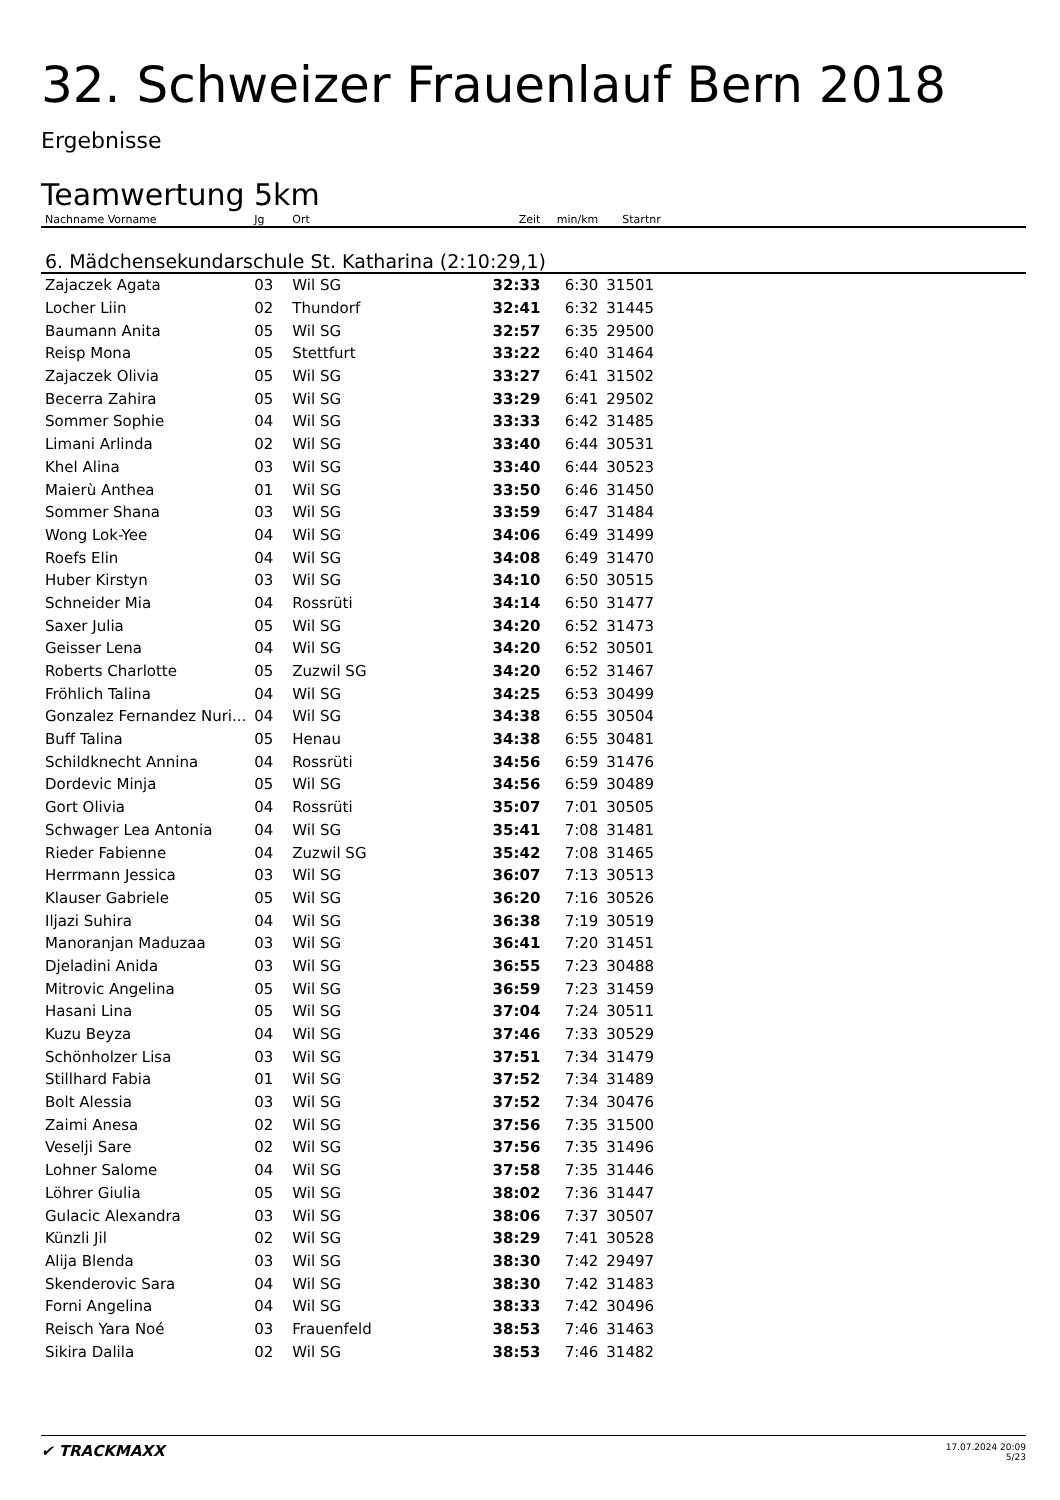32. Schweizer Frauenlauf Bern 2018
Ergebnisse
Teamwertung 5km
| Nachname Vorname | Jg | Ort | Zeit | min/km | Startnr | |
| --- | --- | --- | --- | --- | --- | --- |
| 6. Mädchensekundarschule St. Katharina (2:10:29,1) | | | | | | |
| Zajaczek Agata | 03 | Wil SG | 32:33 | 6:30 | 31501 | |
| Locher Liin | 02 | Thundorf | 32:41 | 6:32 | 31445 | |
| Baumann Anita | 05 | Wil SG | 32:57 | 6:35 | 29500 | |
| Reisp Mona | 05 | Stettfurt | 33:22 | 6:40 | 31464 | |
| Zajaczek Olivia | 05 | Wil SG | 33:27 | 6:41 | 31502 | |
| Becerra Zahira | 05 | Wil SG | 33:29 | 6:41 | 29502 | |
| Sommer Sophie | 04 | Wil SG | 33:33 | 6:42 | 31485 | |
| Limani Arlinda | 02 | Wil SG | 33:40 | 6:44 | 30531 | |
| Khel Alina | 03 | Wil SG | 33:40 | 6:44 | 30523 | |
| Maierù Anthea | 01 | Wil SG | 33:50 | 6:46 | 31450 | |
| Sommer Shana | 03 | Wil SG | 33:59 | 6:47 | 31484 | |
| Wong Lok-Yee | 04 | Wil SG | 34:06 | 6:49 | 31499 | |
| Roefs Elin | 04 | Wil SG | 34:08 | 6:49 | 31470 | |
| Huber Kirstyn | 03 | Wil SG | 34:10 | 6:50 | 30515 | |
| Schneider Mia | 04 | Rossrüti | 34:14 | 6:50 | 31477 | |
| Saxer Julia | 05 | Wil SG | 34:20 | 6:52 | 31473 | |
| Geisser Lena | 04 | Wil SG | 34:20 | 6:52 | 30501 | |
| Roberts Charlotte | 05 | Zuzwil SG | 34:20 | 6:52 | 31467 | |
| Fröhlich Talina | 04 | Wil SG | 34:25 | 6:53 | 30499 | |
| Gonzalez Fernandez Nuri... | 04 | Wil SG | 34:38 | 6:55 | 30504 | |
| Buff Talina | 05 | Henau | 34:38 | 6:55 | 30481 | |
| Schildknecht Annina | 04 | Rossrüti | 34:56 | 6:59 | 31476 | |
| Dordevic Minja | 05 | Wil SG | 34:56 | 6:59 | 30489 | |
| Gort Olivia | 04 | Rossrüti | 35:07 | 7:01 | 30505 | |
| Schwager Lea Antonia | 04 | Wil SG | 35:41 | 7:08 | 31481 | |
| Rieder Fabienne | 04 | Zuzwil SG | 35:42 | 7:08 | 31465 | |
| Herrmann Jessica | 03 | Wil SG | 36:07 | 7:13 | 30513 | |
| Klauser Gabriele | 05 | Wil SG | 36:20 | 7:16 | 30526 | |
| Iljazi Suhira | 04 | Wil SG | 36:38 | 7:19 | 30519 | |
| Manoranjan Maduzaa | 03 | Wil SG | 36:41 | 7:20 | 31451 | |
| Djeladini Anida | 03 | Wil SG | 36:55 | 7:23 | 30488 | |
| Mitrovic Angelina | 05 | Wil SG | 36:59 | 7:23 | 31459 | |
| Hasani Lina | 05 | Wil SG | 37:04 | 7:24 | 30511 | |
| Kuzu Beyza | 04 | Wil SG | 37:46 | 7:33 | 30529 | |
| Schönholzer Lisa | 03 | Wil SG | 37:51 | 7:34 | 31479 | |
| Stillhard Fabia | 01 | Wil SG | 37:52 | 7:34 | 31489 | |
| Bolt Alessia | 03 | Wil SG | 37:52 | 7:34 | 30476 | |
| Zaimi Anesa | 02 | Wil SG | 37:56 | 7:35 | 31500 | |
| Veselji Sare | 02 | Wil SG | 37:56 | 7:35 | 31496 | |
| Lohner Salome | 04 | Wil SG | 37:58 | 7:35 | 31446 | |
| Löhrer Giulia | 05 | Wil SG | 38:02 | 7:36 | 31447 | |
| Gulacic Alexandra | 03 | Wil SG | 38:06 | 7:37 | 30507 | |
| Künzli Jil | 02 | Wil SG | 38:29 | 7:41 | 30528 | |
| Alija Blenda | 03 | Wil SG | 38:30 | 7:42 | 29497 | |
| Skenderovic Sara | 04 | Wil SG | 38:30 | 7:42 | 31483 | |
| Forni Angelina | 04 | Wil SG | 38:33 | 7:42 | 30496 | |
| Reisch Yara Noé | 03 | Frauenfeld | 38:53 | 7:46 | 31463 | |
| Sikira Dalila | 02 | Wil SG | 38:53 | 7:46 | 31482 | |
✔ TRACKMAXX
17.07.2024 20:09
5/23